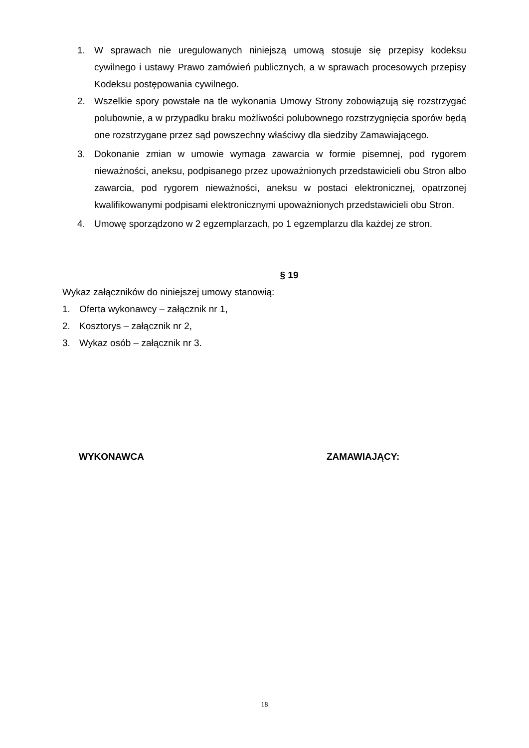1. W sprawach nie uregulowanych niniejszą umową stosuje się przepisy kodeksu cywilnego i ustawy Prawo zamówień publicznych, a w sprawach procesowych przepisy Kodeksu postępowania cywilnego.
2. Wszelkie spory powstałe na tle wykonania Umowy Strony zobowiązują się rozstrzygać polubownie, a w przypadku braku możliwości polubownego rozstrzygnięcia sporów będą one rozstrzygane przez sąd powszechny właściwy dla siedziby Zamawiającego.
3. Dokonanie zmian w umowie wymaga zawarcia w formie pisemnej, pod rygorem nieważności, aneksu, podpisanego przez upoważnionych przedstawicieli obu Stron albo zawarcia, pod rygorem nieważności, aneksu w postaci elektronicznej, opatrzonej kwalifikowanymi podpisami elektronicznymi upoważnionych przedstawicieli obu Stron.
4. Umowę sporządzono w 2 egzemplarzach, po 1 egzemplarzu dla każdej ze stron.
§ 19
Wykaz załączników do niniejszej umowy stanowią:
1. Oferta wykonawcy – załącznik nr 1,
2. Kosztorys – załącznik nr 2,
3. Wykaz osób – załącznik nr 3.
WYKONAWCA ZAMAWIAJĄCY:
18